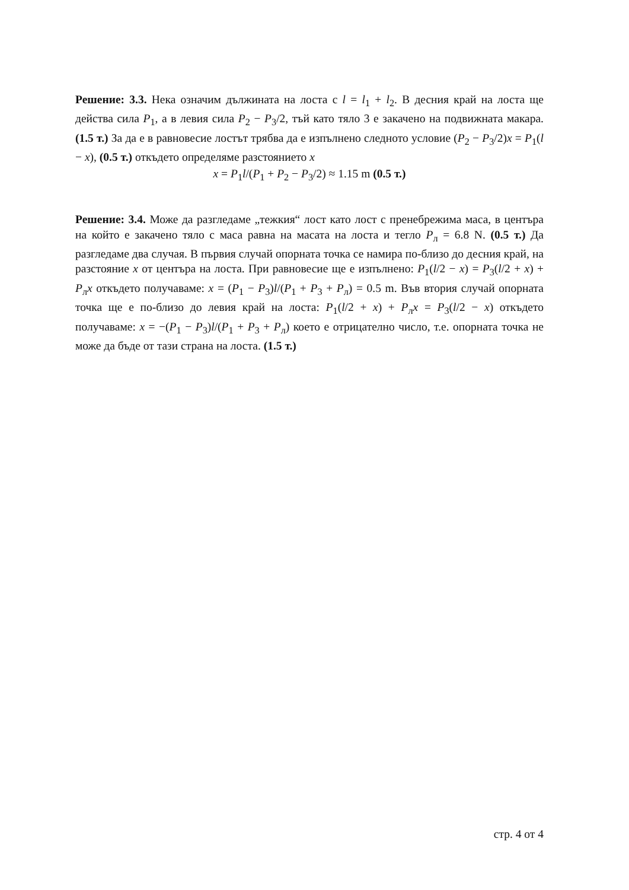Решение: 3.3. Нека означим дължината на лоста с l = l<sub>1</sub> + l<sub>2</sub>. В десния край на лоста ще действа сила P<sub>1</sub>, а в левия сила P<sub>2</sub> − P<sub>3</sub>/2, тъй като тяло 3 е закачено на подвижната макара. (1.5 т.) За да е в равновесие лостът трябва да е изпълнено следното условие (P<sub>2</sub> − P<sub>3</sub>/2)x = P<sub>1</sub>(l − x), (0.5 т.) откъдето определяме разстоянието x
x = P<sub>1</sub>l/(P<sub>1</sub> + P<sub>2</sub> − P<sub>3</sub>/2) ≈ 1.15 m (0.5 т.)
Решение: 3.4. Може да разгледаме „тежкия“ лост като лост с пренебрежима маса, в центъра на който е закачено тяло с маса равна на масата на лоста и тегло P<sub>л</sub> = 6.8 N. (0.5 т.) Да разгледаме два случая. В първия случай опорната точка се намира по-близо до десния край, на разстояние x от центъра на лоста. При равновесие ще е изпълнено: P<sub>1</sub>(l/2 − x) = P<sub>3</sub>(l/2 + x) + P<sub>л</sub>x откъдето получаваме: x = (P<sub>1</sub> − P<sub>3</sub>)l/(P<sub>1</sub> + P<sub>3</sub> + P<sub>л</sub>) = 0.5 m. Във втория случай опорната точка ще е по-близо до левия край на лоста: P<sub>1</sub>(l/2 + x) + P<sub>л</sub>x = P<sub>3</sub>(l/2 − x) откъдето получаваме: x = −(P<sub>1</sub> − P<sub>3</sub>)l/(P<sub>1</sub> + P<sub>3</sub> + P<sub>л</sub>) което е отрицателно число, т.е. опорната точка не може да бъде от тази страна на лоста. (1.5 т.)
стр. 4 от 4